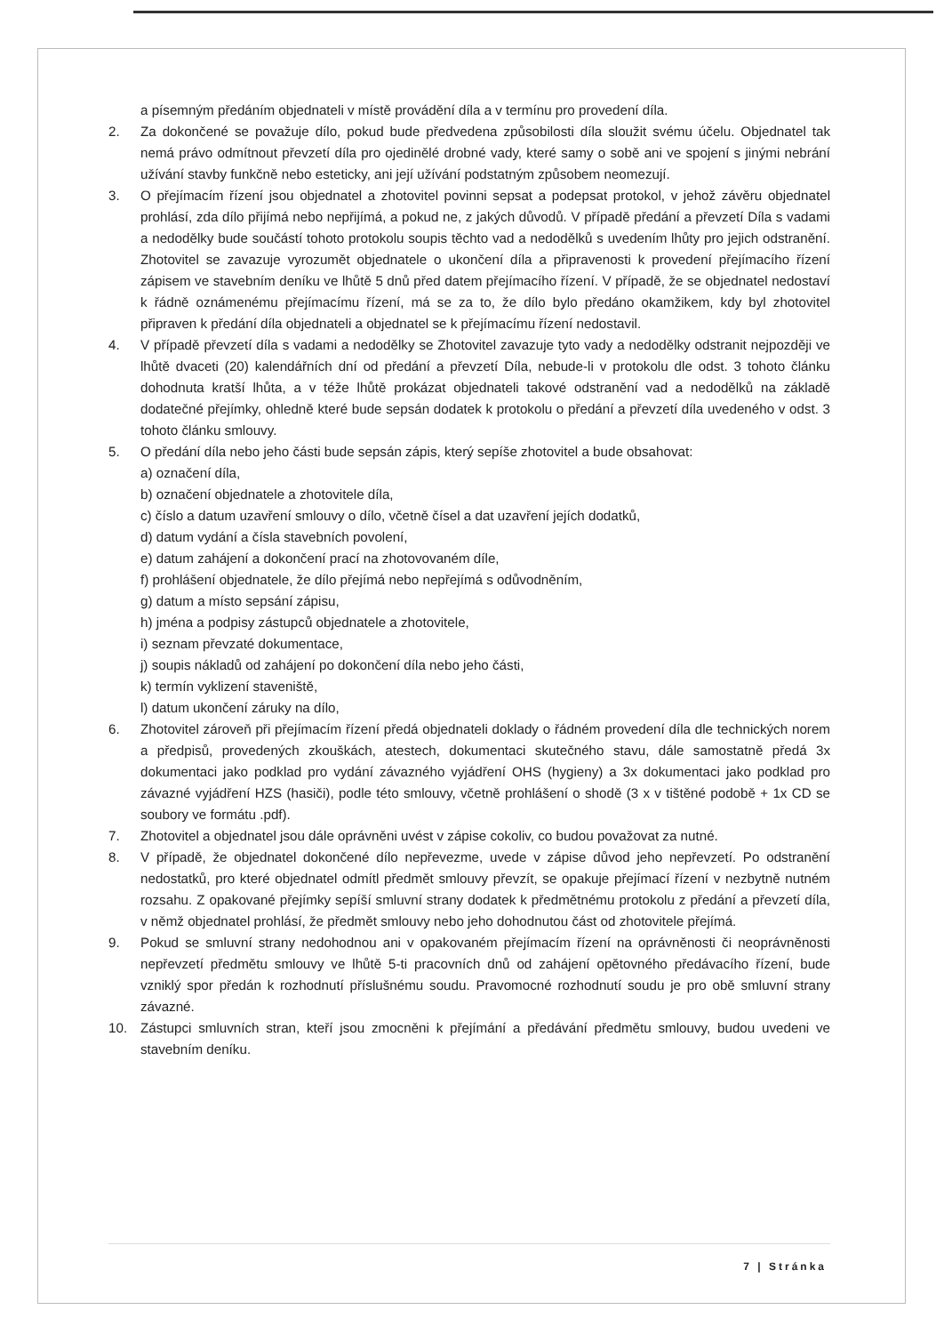a písemným předáním objednateli v místě provádění díla a v termínu pro provedení díla.
2. Za dokončené se považuje dílo, pokud bude předvedena způsobilosti díla sloužit svému účelu. Objednatel tak nemá právo odmítnout převzetí díla pro ojedinělé drobné vady, které samy o sobě ani ve spojení s jinými nebrání užívání stavby funkčně nebo esteticky, ani její užívání podstatným způsobem neomezují.
3. O přejímacím řízení jsou objednatel a zhotovitel povinni sepsat a podepsat protokol, v jehož závěru objednatel prohlásí, zda dílo přijímá nebo nepřijímá, a pokud ne, z jakých důvodů. V případě předání a převzetí Díla s vadami a nedodělky bude součástí tohoto protokolu soupis těchto vad a nedodělků s uvedením lhůty pro jejich odstranění. Zhotovitel se zavazuje vyrozumět objednatele o ukončení díla a připravenosti k provedení přejímacího řízení zápisem ve stavebním deníku ve lhůtě 5 dnů před datem přejímacího řízení. V případě, že se objednatel nedostaví k řádně oznámenému přejímacímu řízení, má se za to, že dílo bylo předáno okamžikem, kdy byl zhotovitel připraven k předání díla objednateli a objednatel se k přejímacímu řízení nedostavil.
4. V případě převzetí díla s vadami a nedodělky se Zhotovitel zavazuje tyto vady a nedodělky odstranit nejpozději ve lhůtě dvaceti (20) kalendářních dní od předání a převzetí Díla, nebude-li v protokolu dle odst. 3 tohoto článku dohodnuta kratší lhůta, a v téže lhůtě prokázat objednateli takové odstranění vad a nedodělků na základě dodatečné přejímky, ohledně které bude sepsán dodatek k protokolu o předání a převzetí díla uvedeného v odst. 3 tohoto článku smlouvy.
5. O předání díla nebo jeho části bude sepsán zápis, který sepíše zhotovitel a bude obsahovat:
a) označení díla,
b) označení objednatele a zhotovitele díla,
c) číslo a datum uzavření smlouvy o dílo, včetně čísel a dat uzavření jejích dodatků,
d) datum vydání a čísla stavebních povolení,
e) datum zahájení a dokončení prací na zhotovovaném díle,
f) prohlášení objednatele, že dílo přejímá nebo nepřejímá s odůvodněním,
g) datum a místo sepsání zápisu,
h) jména a podpisy zástupců objednatele a zhotovitele,
i) seznam převzaté dokumentace,
j) soupis nákladů od zahájení po dokončení díla nebo jeho části,
k) termín vyklizení staveniště,
l) datum ukončení záruky na dílo,
6. Zhotovitel zároveň při přejímacím řízení předá objednateli doklady o řádném provedení díla dle technických norem a předpisů, provedených zkouškách, atestech, dokumentaci skutečného stavu, dále samostatně předá 3x dokumentaci jako podklad pro vydání závazného vyjádření OHS (hygieny) a 3x dokumentaci jako podklad pro závazné vyjádření HZS (hasiči), podle této smlouvy, včetně prohlášení o shodě (3 x v tištěné podobě + 1x CD se soubory ve formátu .pdf).
7. Zhotovitel a objednatel jsou dále oprávněni uvést v zápise cokoliv, co budou považovat za nutné.
8. V případě, že objednatel dokončené dílo nepřevezme, uvede v zápise důvod jeho nepřevzetí. Po odstranění nedostatků, pro které objednatel odmítl předmět smlouvy převzít, se opakuje přejímací řízení v nezbytně nutném rozsahu. Z opakované přejímky sepíší smluvní strany dodatek k předmětnému protokolu z předání a převzetí díla, v němž objednatel prohlásí, že předmět smlouvy nebo jeho dohodnutou část od zhotovitele přejímá.
9. Pokud se smluvní strany nedohodnou ani v opakovaném přejímacím řízení na oprávněnosti či neoprávněnosti nepřevzetí předmětu smlouvy ve lhůtě 5-ti pracovních dnů od zahájení opětovného předávacího řízení, bude vzniklý spor předán k rozhodnutí příslušnému soudu. Pravomocné rozhodnutí soudu je pro obě smluvní strany závazné.
10. Zástupci smluvních stran, kteří jsou zmocněni k přejímání a předávání předmětu smlouvy, budou uvedeni ve stavebním deníku.
7 | Stránka